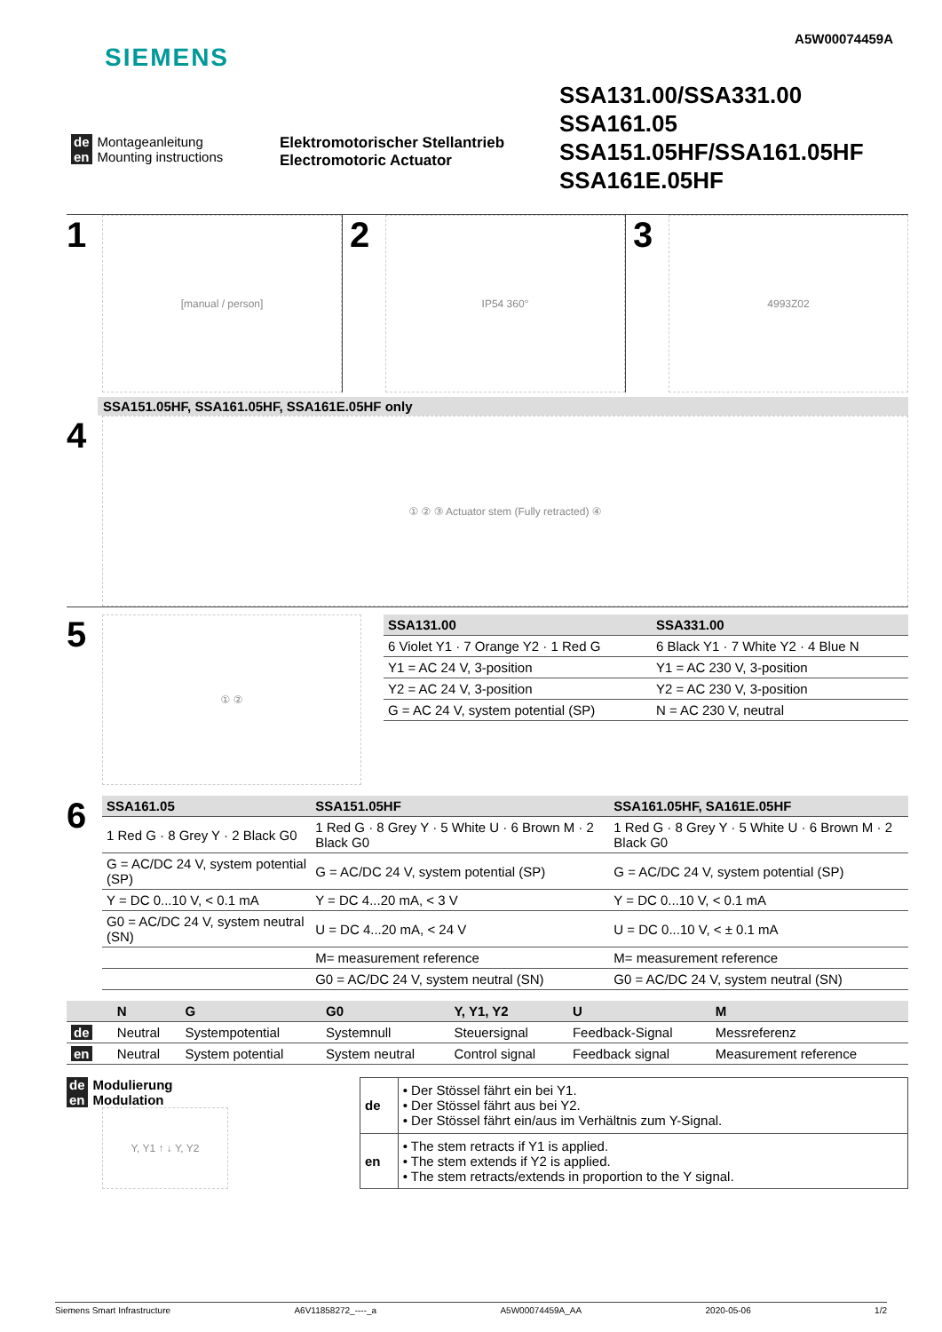SIEMENS
A5W00074459A
de Montageanleitung
en Mounting instructions
Elektromotorischer Stellantrieb
Electromotoric Actuator
SSA131.00/SSA331.00
SSA161.05
SSA151.05HF/SSA161.05HF
SSA161E.05HF
1
[manual / person]
2
IP54 360°
3
4993Z02
SSA151.05HF, SSA161.05HF, SSA161E.05HF only
4
① ② ③ Actuator stem (Fully retracted) ④
5
① ②
| SSA131.00 | SSA331.00 |
| --- | --- |
| 6 Violet Y1 · 7 Orange Y2 · 1 Red G | 6 Black Y1 · 7 White Y2 · 4 Blue N |
| Y1 = AC 24 V, 3-position | Y1 = AC 230 V, 3-position |
| Y2 = AC 24 V, 3-position | Y2 = AC 230 V, 3-position |
| G = AC 24 V, system potential (SP) | N = AC 230 V, neutral |
6
| SSA161.05 | SSA151.05HF | SSA161.05HF, SA161E.05HF |
| --- | --- | --- |
| 1 Red G · 8 Grey Y · 2 Black G0 | 1 Red G · 8 Grey Y · 5 White U · 6 Brown M · 2 Black G0 | 1 Red G · 8 Grey Y · 5 White U · 6 Brown M · 2 Black G0 |
| G = AC/DC 24 V, system potential (SP) | G = AC/DC 24 V, system potential (SP) | G = AC/DC 24 V, system potential (SP) |
| Y = DC 0...10 V, < 0.1 mA | Y = DC 4...20 mA, < 3 V | Y = DC 0...10 V, < 0.1 mA |
| G0 = AC/DC 24 V, system neutral (SN) | U = DC 4...20 mA, < 24 V | U = DC 0...10 V, < ± 0.1 mA |
| | M= measurement reference | M= measurement reference |
| | G0 = AC/DC 24 V, system neutral (SN) | G0 = AC/DC 24 V, system neutral (SN) |
| | N | G | G0 | Y, Y1, Y2 | U | M |
| --- | --- | --- | --- | --- | --- | --- |
| de | Neutral | Systempotential | Systemnull | Steuersignal | Feedback-Signal | Messreferenz |
| en | Neutral | System potential | System neutral | Control signal | Feedback signal | Measurement reference |
de Modulierung
en Modulation
Y, Y1 ↑ ↓ Y, Y2
| de | • Der Stössel fährt ein bei Y1. • Der Stössel fährt aus bei Y2. • Der Stössel fährt ein/aus im Verhältnis zum Y-Signal. |
| en | • The stem retracts if Y1 is applied. • The stem extends if Y2 is applied. • The stem retracts/extends in proportion to the Y signal. |
Siemens Smart Infrastructure A6V11858272_----_a A5W00074459A_AA 2020-05-06 1/2